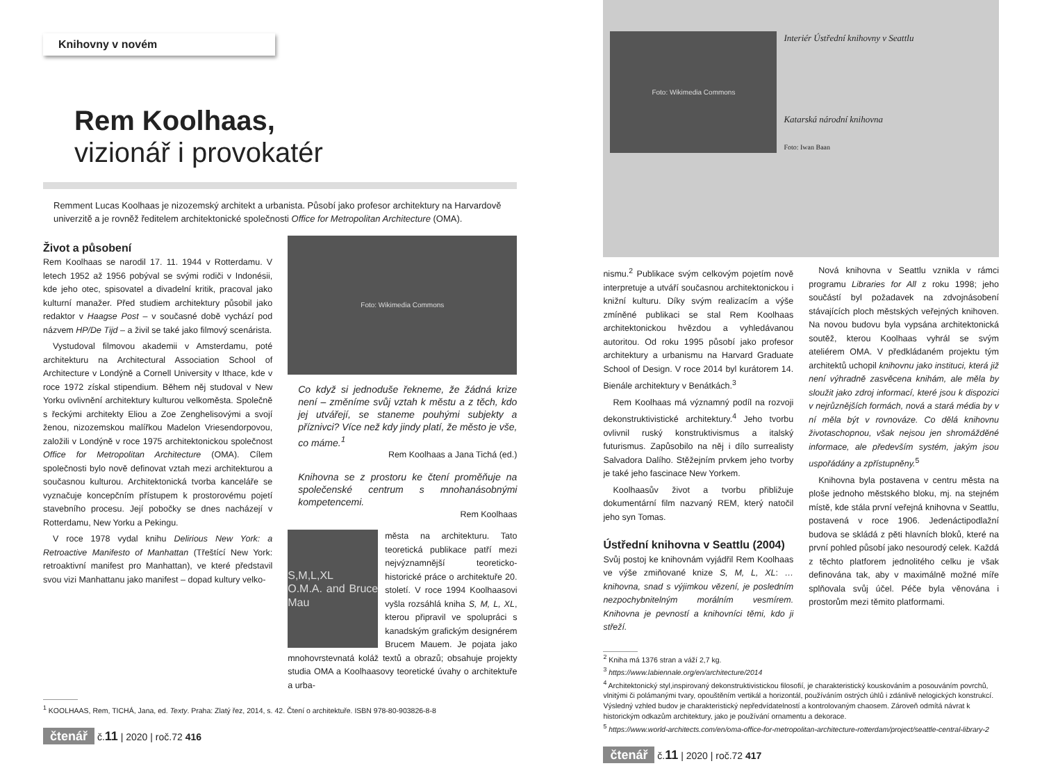Knihovny v novém
Rem Koolhaas,
vizionář i provokatér
Remment Lucas Koolhaas je nizozemský architekt a urbanista. Působí jako profesor architektury na Harvardově univerzitě a je rovněž ředitelem architektonické společnosti Office for Metropolitan Architecture (OMA).
Život a působení
Rem Koolhaas se narodil 17. 11. 1944 v Rotterdamu. V letech 1952 až 1956 pobýval se svými rodiči v Indonésii, kde jeho otec, spisovatel a divadelní kritik, pracoval jako kulturní manažer. Před studiem architektury působil jako redaktor v Haagse Post – v současné době vychází pod názvem HP/De Tijd – a živil se také jako filmový scenárista.
Vystudoval filmovou akademii v Amsterdamu, poté architekturu na Architectural Association School of Architecture v Londýně a Cornell University v Ithace, kde v roce 1972 získal stipendium. Během něj studoval v New Yorku ovlivnění architektury kulturou velkoměsta. Společně s řeckými architekty Eliou a Zoe Zenghelisovými a svojí ženou, nizozemskou malířkou Madelon Vriesendorpovou, založili v Londýně v roce 1975 architektonickou společnost Office for Metropolitan Architecture (OMA). Cílem společnosti bylo nově definovat vztah mezi architekturou a současnou kulturou. Architektonická tvorba kanceláře se vyznačuje koncepčním přístupem k prostorovému pojetí stavebního procesu. Její pobočky se dnes nacházejí v Rotterdamu, New Yorku a Pekingu.
V roce 1978 vydal knihu Delirious New York: a Retroactive Manifesto of Manhattan (Třeštící New York: retroaktivní manifest pro Manhattan), ve které představil svou vizi Manhattanu jako manifest – dopad kultury velko-
Foto: Wikimedia Commons
Co když si jednoduše řekneme, že žádná krize není – změníme svůj vztah k městu a z těch, kdo jej utvářejí, se staneme pouhými subjekty a příznivci? Více než kdy jindy platí, že město je vše, co máme.<sup>1</sup>
Rem Koolhaas a Jana Tichá (ed.)
Knihovna se z prostoru ke čtení proměňuje na společenské centrum s mnohanásobnými kompetencemi.
Rem Koolhaas
S,M,L,XL
O.M.A. and Bruce Mau
města na architekturu. Tato teoretická publikace patří mezi nejvýznamnější teoreticko-historické práce o architektuře 20. století. V roce 1994 Koolhaasovi vyšla rozsáhlá kniha S, M, L, XL, kterou připravil ve spolupráci s kanadským grafickým designérem Brucem Mauem. Je pojata jako mnohovrstevnatá koláž textů a obrazů; obsahuje projekty studia OMA a Koolhaasovy teoretické úvahy o architektuře a urba-
<sup>1</sup> KOOLHAAS, Rem, TICHÁ, Jana, ed. Texty. Praha: Zlatý řez, 2014, s. 42. Čtení o architektuře. ISBN 978-80-903826-8-8
čtenář č.11 | 2020 | roč.72 416
Foto: Wikimedia Commons
Interiér Ústřední knihovny v Seattlu
Katarská národní knihovna
Foto: Iwan Baan
nismu.<sup>2</sup> Publikace svým celkovým pojetím nově interpretuje a utváří současnou architektonickou i knižní kulturu. Díky svým realizacím a výše zmíněné publikaci se stal Rem Koolhaas architektonickou hvězdou a vyhledávanou autoritou. Od roku 1995 působí jako profesor architektury a urbanismu na Harvard Graduate School of Design. V roce 2014 byl kurátorem 14. Bienále architektury v Benátkách.<sup>3</sup>
Rem Koolhaas má významný podíl na rozvoji dekonstruktivistické architektury.<sup>4</sup> Jeho tvorbu ovlivnil ruský konstruktivismus a italský futurismus. Zapůsobilo na něj i dílo surrealisty Salvadora Dalího. Stěžejním prvkem jeho tvorby je také jeho fascinace New Yorkem.
Koolhaasův život a tvorbu přibližuje dokumentární film nazvaný REM, který natočil jeho syn Tomas.
Ústřední knihovna v Seattlu (2004)
Svůj postoj ke knihovnám vyjádřil Rem Koolhaas ve výše zmiňované knize S, M, L, XL: …knihovna, snad s výjimkou vězení, je posledním nezpochybnitelným morálním vesmírem. Knihovna je pevností a knihovníci těmi, kdo ji střeží.
Nová knihovna v Seattlu vznikla v rámci programu Libraries for All z roku 1998; jeho součástí byl požadavek na zdvojnásobení stávajících ploch městských veřejných knihoven. Na novou budovu byla vypsána architektonická soutěž, kterou Koolhaas vyhrál se svým ateliérem OMA. V předkládaném projektu tým architektů uchopil knihovnu jako instituci, která již není výhradně zasvěcena knihám, ale měla by sloužit jako zdroj informací, které jsou k dispozici v nejrůznějších formách, nová a stará média by v ní měla být v rovnováze. Co dělá knihovnu životaschopnou, však nejsou jen shromážděné informace, ale především systém, jakým jsou uspořádány a zpřístupněny.<sup>5</sup>
Knihovna byla postavena v centru města na ploše jednoho městského bloku, mj. na stejném místě, kde stála první veřejná knihovna v Seattlu, postavená v roce 1906. Jedenáctipodlažní budova se skládá z pěti hlavních bloků, které na první pohled působí jako nesourodý celek. Každá z těchto platforem jednolitého celku je však definována tak, aby v maximálně možné míře splňovala svůj účel. Péče byla věnována i prostorům mezi těmito platformami.
<sup>2</sup> Kniha má 1376 stran a váží 2,7 kg.
<sup>3</sup> https://www.labiennale.org/en/architecture/2014
<sup>4</sup> Architektonický styl,inspirovaný dekonstruktivistickou filosofií, je charakteristický kouskováním a posouváním povrchů, vlnitými či polámanými tvary, opouštěním vertikál a horizontál, používáním ostrých úhlů i zdánlivě nelogických konstrukcí. Výsledný vzhled budov je charakteristický nepředvídatelností a kontrolovaným chaosem. Zároveň odmítá návrat k historickým odkazům architektury, jako je používání ornamentu a dekorace.
<sup>5</sup> https://www.world-architects.com/en/oma-office-for-metropolitan-architecture-rotterdam/project/seattle-central-library-2
čtenář č.11 | 2020 | roč.72 417